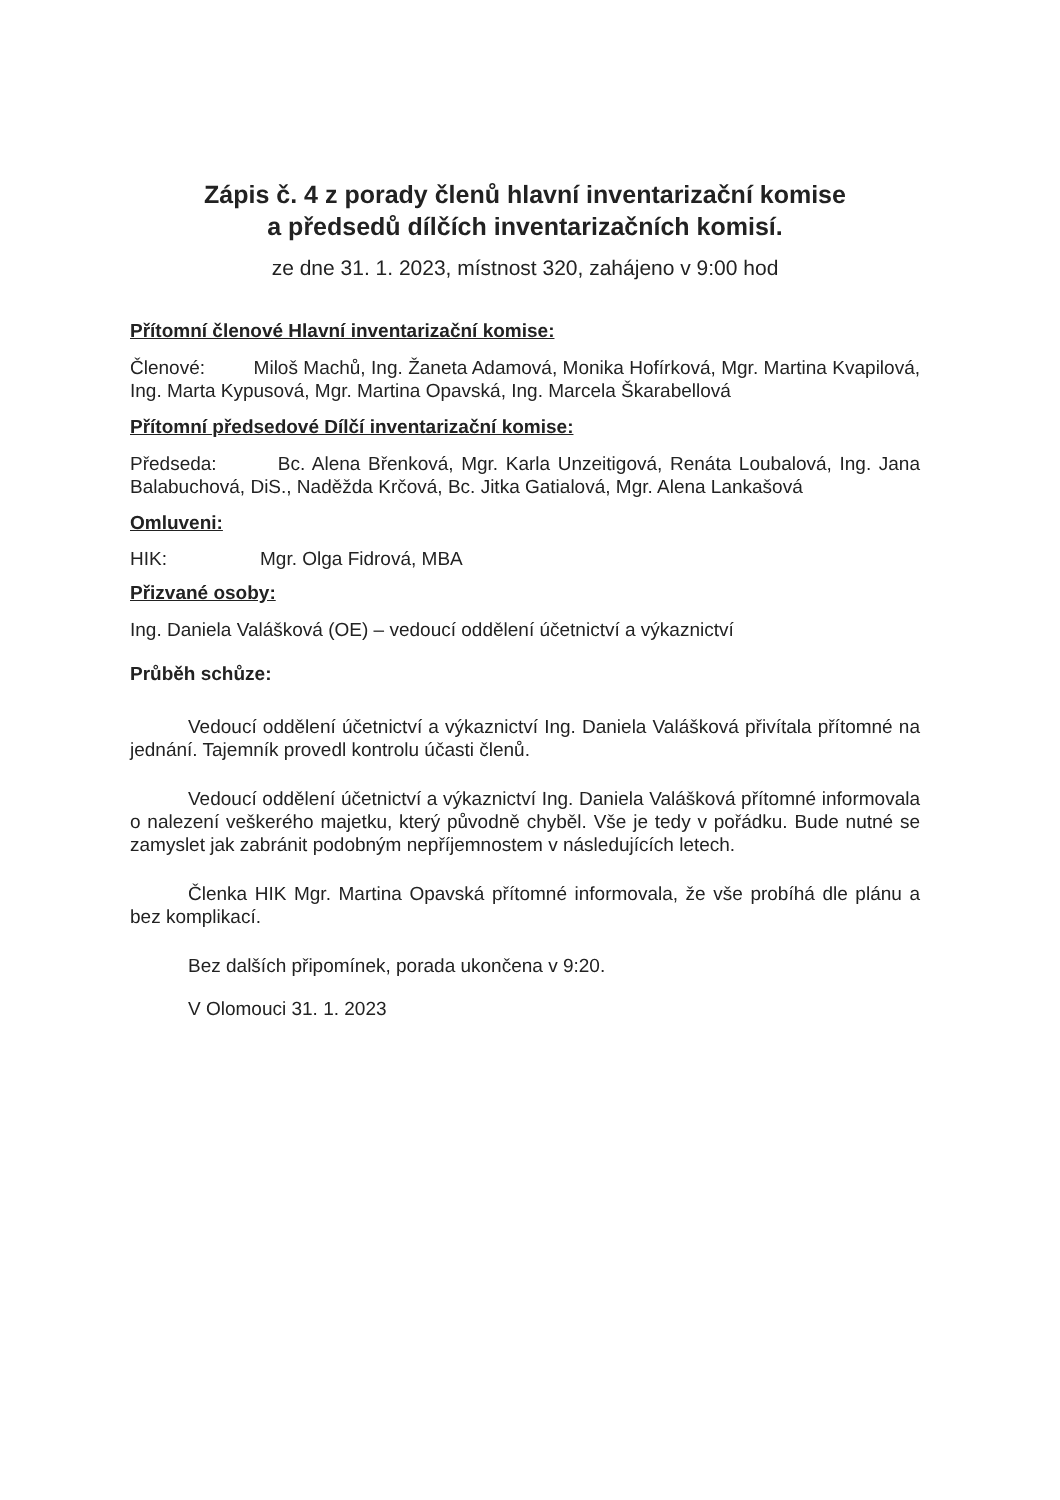Zápis č. 4 z porady členů hlavní inventarizační komise
a předsedů dílčích inventarizačních komisí.
ze dne 31. 1. 2023, místnost 320, zahájeno v 9:00 hod
Přítomní členové Hlavní inventarizační komise:
Členové: Miloš Machů, Ing. Žaneta Adamová, Monika Hofírková, Mgr. Martina Kvapilová, Ing. Marta Kypusová, Mgr. Martina Opavská, Ing. Marcela Škarabellová
Přítomní předsedové Dílčí inventarizační komise:
Předseda: Bc. Alena Břenková, Mgr. Karla Unzeitigová, Renáta Loubalová, Ing. Jana Balabuchová, DiS., Naděžda Krčová, Bc. Jitka Gatialová, Mgr. Alena Lankašová
Omluveni:
HIK: Mgr. Olga Fidrová, MBA
Přizvané osoby:
Ing. Daniela Valášková (OE) – vedoucí oddělení účetnictví a výkaznictví
Průběh schůze:
Vedoucí oddělení účetnictví a výkaznictví Ing. Daniela Valášková přivítala přítomné na jednání. Tajemník provedl kontrolu účasti členů.
Vedoucí oddělení účetnictví a výkaznictví Ing. Daniela Valášková přítomné informovala o nalezení veškerého majetku, který původně chyběl. Vše je tedy v pořádku. Bude nutné se zamyslet jak zabránit podobným nepříjemnostem v následujících letech.
Členka HIK Mgr. Martina Opavská přítomné informovala, že vše probíhá dle plánu a bez komplikací.
Bez dalších připomínek, porada ukončena v 9:20.
V Olomouci 31. 1. 2023